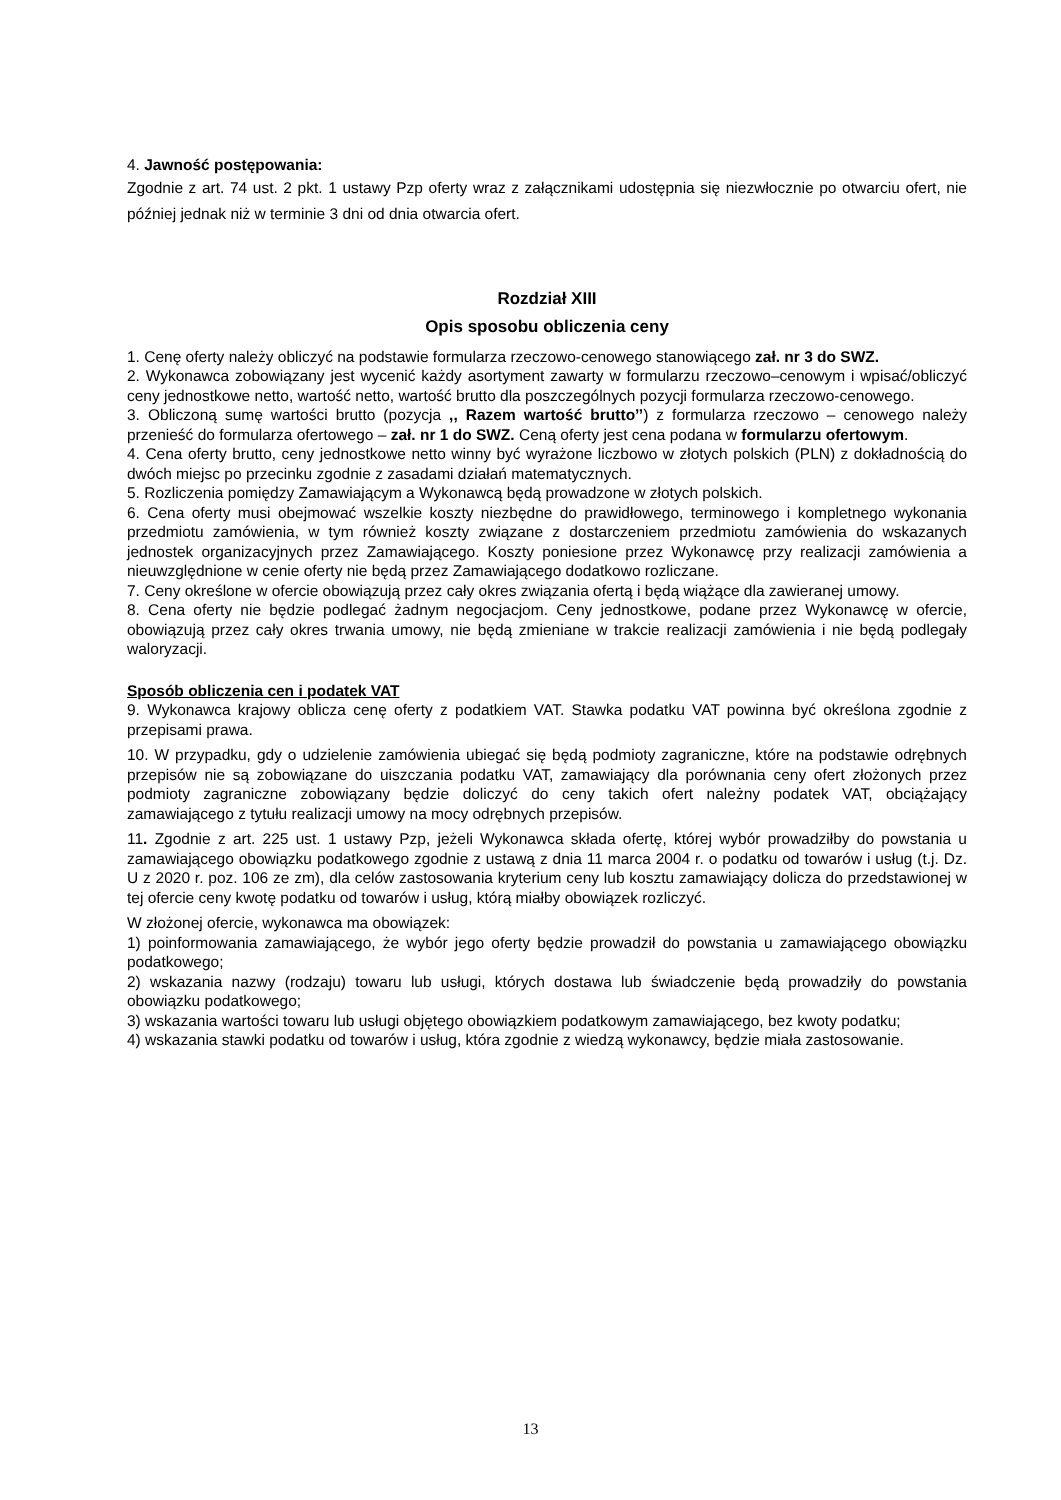4. Jawność postępowania:
Zgodnie z art. 74 ust. 2 pkt. 1 ustawy Pzp oferty wraz z załącznikami udostępnia się niezwłocznie po otwarciu ofert, nie później jednak niż w terminie 3 dni od dnia otwarcia ofert.
Rozdział XIII
Opis sposobu obliczenia ceny
1. Cenę oferty należy obliczyć na podstawie formularza rzeczowo-cenowego stanowiącego zał. nr 3 do SWZ.
2. Wykonawca zobowiązany jest wycenić każdy asortyment zawarty w formularzu rzeczowo–cenowym i wpisać/obliczyć ceny jednostkowe netto, wartość netto, wartość brutto dla poszczególnych pozycji formularza rzeczowo-cenowego.
3. Obliczoną sumę wartości brutto (pozycja ,, Razem wartość brutto’’) z formularza rzeczowo – cenowego należy przenieść do formularza ofertowego – zał. nr 1 do SWZ. Ceną oferty jest cena podana w formularzu ofertowym.
4. Cena oferty brutto, ceny jednostkowe netto winny być wyrażone liczbowo w złotych polskich (PLN) z dokładnością do dwóch miejsc po przecinku zgodnie z zasadami działań matematycznych.
5. Rozliczenia pomiędzy Zamawiającym a Wykonawcą będą prowadzone w złotych polskich.
6. Cena oferty musi obejmować wszelkie koszty niezbędne do prawidłowego, terminowego i kompletnego wykonania przedmiotu zamówienia, w tym również koszty związane z dostarczeniem przedmiotu zamówienia do wskazanych jednostek organizacyjnych przez Zamawiającego. Koszty poniesione przez Wykonawcę przy realizacji zamówienia a nieuwzględnione w cenie oferty nie będą przez Zamawiającego dodatkowo rozliczane.
7. Ceny określone w ofercie obowiązują przez cały okres związania ofertą i będą wiążące dla zawieranej umowy.
8. Cena oferty nie będzie podlegać żadnym negocjacjom. Ceny jednostkowe, podane przez Wykonawcę w ofercie, obowiązują przez cały okres trwania umowy, nie będą zmieniane w trakcie realizacji zamówienia i nie będą podlegały waloryzacji.
Sposób obliczenia cen i podatek VAT
9. Wykonawca krajowy oblicza cenę oferty z podatkiem VAT. Stawka podatku VAT powinna być określona zgodnie z przepisami prawa.
10. W przypadku, gdy o udzielenie zamówienia ubiegać się będą podmioty zagraniczne, które na podstawie odrębnych przepisów nie są zobowiązane do uiszczania podatku VAT, zamawiający dla porównania ceny ofert złożonych przez podmioty zagraniczne zobowiązany będzie doliczyć do ceny takich ofert należny podatek VAT, obciążający zamawiającego z tytułu realizacji umowy na mocy odrębnych przepisów.
11. Zgodnie z art. 225 ust. 1 ustawy Pzp, jeżeli Wykonawca składa ofertę, której wybór prowadziłby do powstania u zamawiającego obowiązku podatkowego zgodnie z ustawą z dnia 11 marca 2004 r. o podatku od towarów i usług (t.j. Dz. U z 2020 r. poz. 106 ze zm), dla celów zastosowania kryterium ceny lub kosztu zamawiający dolicza do przedstawionej w tej ofercie ceny kwotę podatku od towarów i usług, którą miałby obowiązek rozliczyć.
W złożonej ofercie, wykonawca ma obowiązek:
1) poinformowania zamawiającego, że wybór jego oferty będzie prowadził do powstania u zamawiającego obowiązku podatkowego;
2) wskazania nazwy (rodzaju) towaru lub usługi, których dostawa lub świadczenie będą prowadziły do powstania obowiązku podatkowego;
3) wskazania wartości towaru lub usługi objętego obowiązkiem podatkowym zamawiającego, bez kwoty podatku;
4) wskazania stawki podatku od towarów i usług, która zgodnie z wiedzą wykonawcy, będzie miała zastosowanie.
13